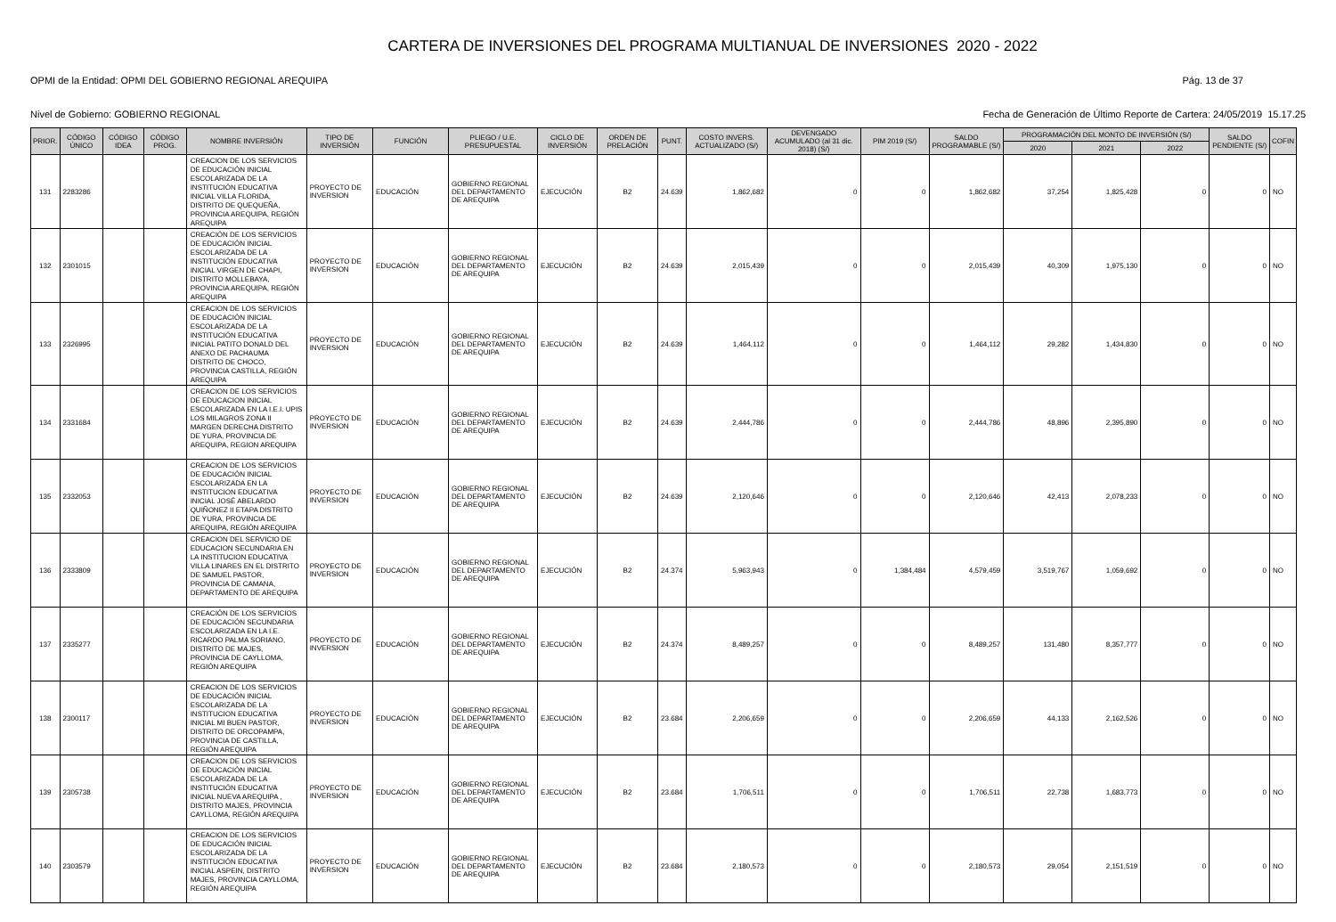CARTERA DE INVERSIONES DEL PROGRAMA MULTIANUAL DE INVERSIONES 2020 - 2022
OPMI de la Entidad: OPMI DEL GOBIERNO REGIONAL AREQUIPA Pág. 13 de 37
Nivel de Gobierno: GOBIERNO REGIONAL Fecha de Generación de Último Reporte de Cartera: 24/05/2019 15.17.25
| PRIOR. | CÓDIGO ÚNICO | CÓDIGO IDEA | CÓDIGO PROG. | NOMBRE INVERSIÓN | TIPO DE INVERSIÓN | FUNCIÓN | PLIEGO / U.E. PRESUPUESTAL | CICLO DE INVERSIÓN | ORDEN DE PRELACIÓN | PUNT. | COSTO INVERS. ACTUALIZADO (S/) | DEVENGADO ACUMULADO (al 31 dic. 2018) (S/) | PIM 2019 (S/) | SALDO PROGRAMABLE (S/) | PROGRAMACIÓN DEL MONTO DE INVERSIÓN (S/) | | | SALDO PENDIENTE (S/) | COFIN |
| --- | --- | --- | --- | --- | --- | --- | --- | --- | --- | --- | --- | --- | --- | --- | --- | --- | --- | --- | --- |
| | | | | | | | | | | | | | | | 2020 | 2021 | 2022 | | |
| 131 | 2283286 | | | CREACION DE LOS SERVICIOS DE EDUCACIÓN INICIAL ESCOLARIZADA DE LA INSTITUCIÓN EDUCATIVA INICIAL VILLA FLORIDA, DISTRITO DE QUEQUEÑA, PROVINCIA AREQUIPA, REGIÓN AREQUIPA | PROYECTO DE INVERSION | EDUCACIÓN | GOBIERNO REGIONAL DEL DEPARTAMENTO DE AREQUIPA | EJECUCIÓN | B2 | 24.639 | 1,862,682 | 0 | 0 | 1,862,682 | 37,254 | 1,825,428 | 0 | 0 | NO |
| 132 | 2301015 | | | CREACIÓN DE LOS SERVICIOS DE EDUCACIÓN INICIAL ESCOLARIZADA DE LA INSTITUCIÓN EDUCATIVA INICIAL VIRGEN DE CHAPI, DISTRITO MOLLEBAYA, PROVINCIA AREQUIPA, REGIÓN AREQUIPA | PROYECTO DE INVERSION | EDUCACIÓN | GOBIERNO REGIONAL DEL DEPARTAMENTO DE AREQUIPA | EJECUCIÓN | B2 | 24.639 | 2,015,439 | 0 | 0 | 2,015,439 | 40,309 | 1,975,130 | 0 | 0 | NO |
| 133 | 2326995 | | | CREACION DE LOS SERVICIOS DE EDUCACIÓN INICIAL ESCOLARIZADA DE LA INSTITUCIÓN EDUCATIVA INICIAL PATITO DONALD DEL ANEXO DE PACHAUMA DISTRITO DE CHOCO, PROVINCIA CASTILLA, REGIÓN AREQUIPA | PROYECTO DE INVERSION | EDUCACIÓN | GOBIERNO REGIONAL DEL DEPARTAMENTO DE AREQUIPA | EJECUCIÓN | B2 | 24.639 | 1,464,112 | 0 | 0 | 1,464,112 | 29,282 | 1,434,830 | 0 | 0 | NO |
| 134 | 2331684 | | | CREACION DE LOS SERVICIOS DE EDUCACION INICIAL ESCOLARIZADA EN LA I.E.I. UPIS LOS MILAGROS ZONA II MARGEN DERECHA DISTRITO DE YURA, PROVINCIA DE AREQUIPA, REGION AREQUIPA | PROYECTO DE INVERSION | EDUCACIÓN | GOBIERNO REGIONAL DEL DEPARTAMENTO DE AREQUIPA | EJECUCIÓN | B2 | 24.639 | 2,444,786 | 0 | 0 | 2,444,786 | 48,896 | 2,395,890 | 0 | 0 | NO |
| 135 | 2332053 | | | CREACION DE LOS SERVICIOS DE EDUCACIÓN INICIAL ESCOLARIZADA EN LA INSTITUCION EDUCATIVA INICIAL JOSÉ ABELARDO QUIÑONEZ II ETAPA DISTRITO DE YURA, PROVINCIA DE AREQUIPA, REGIÓN AREQUIPA | PROYECTO DE INVERSION | EDUCACIÓN | GOBIERNO REGIONAL DEL DEPARTAMENTO DE AREQUIPA | EJECUCIÓN | B2 | 24.639 | 2,120,646 | 0 | 0 | 2,120,646 | 42,413 | 2,078,233 | 0 | 0 | NO |
| 136 | 2333809 | | | CREACION DEL SERVICIO DE EDUCACION SECUNDARIA EN LA INSTITUCION EDUCATIVA VILLA LINARES EN EL DISTRITO DE SAMUEL PASTOR, PROVINCIA DE CAMANA, DEPARTAMENTO DE AREQUIPA | PROYECTO DE INVERSION | EDUCACIÓN | GOBIERNO REGIONAL DEL DEPARTAMENTO DE AREQUIPA | EJECUCIÓN | B2 | 24.374 | 5,963,943 | 0 | 1,384,484 | 4,579,459 | 3,519,767 | 1,059,692 | 0 | 0 | NO |
| 137 | 2335277 | | | CREACIÓN DE LOS SERVICIOS DE EDUCACIÓN SECUNDARIA ESCOLARIZADA EN LA I.E. RICARDO PALMA SORIANO, DISTRITO DE MAJES, PROVINCIA DE CAYLLOMA, REGIÓN AREQUIPA | PROYECTO DE INVERSION | EDUCACIÓN | GOBIERNO REGIONAL DEL DEPARTAMENTO DE AREQUIPA | EJECUCIÓN | B2 | 24.374 | 8,489,257 | 0 | 0 | 8,489,257 | 131,480 | 8,357,777 | 0 | 0 | NO |
| 138 | 2300117 | | | CREACION DE LOS SERVICIOS DE EDUCACIÓN INICIAL ESCOLARIZADA DE LA INSTITUCION EDUCATIVA INICIAL MI BUEN PASTOR, DISTRITO DE ORCOPAMPA, PROVINCIA DE CASTILLA, REGIÓN AREQUIPA | PROYECTO DE INVERSION | EDUCACIÓN | GOBIERNO REGIONAL DEL DEPARTAMENTO DE AREQUIPA | EJECUCIÓN | B2 | 23.684 | 2,206,659 | 0 | 0 | 2,206,659 | 44,133 | 2,162,526 | 0 | 0 | NO |
| 139 | 2305738 | | | CREACION DE LOS SERVICIOS DE EDUCACIÓN INICIAL ESCOLARIZADA DE LA INSTITUCIÓN EDUCATIVA INICIAL NUEVA AREQUIPA , DISTRITO MAJES, PROVINCIA CAYLLOMA, REGIÓN AREQUIPA | PROYECTO DE INVERSION | EDUCACIÓN | GOBIERNO REGIONAL DEL DEPARTAMENTO DE AREQUIPA | EJECUCIÓN | B2 | 23.684 | 1,706,511 | 0 | 0 | 1,706,511 | 22,738 | 1,683,773 | 0 | 0 | NO |
| 140 | 2303579 | | | CREACION DE LOS SERVICIOS DE EDUCACIÓN INICIAL ESCOLARIZADA DE LA INSTITUCIÓN EDUCATIVA INICIAL ASPEIN, DISTRITO MAJES, PROVINCIA CAYLLOMA, REGIÓN AREQUIPA | PROYECTO DE INVERSION | EDUCACIÓN | GOBIERNO REGIONAL DEL DEPARTAMENTO DE AREQUIPA | EJECUCIÓN | B2 | 23.684 | 2,180,573 | 0 | 0 | 2,180,573 | 29,054 | 2,151,519 | 0 | 0 | NO |